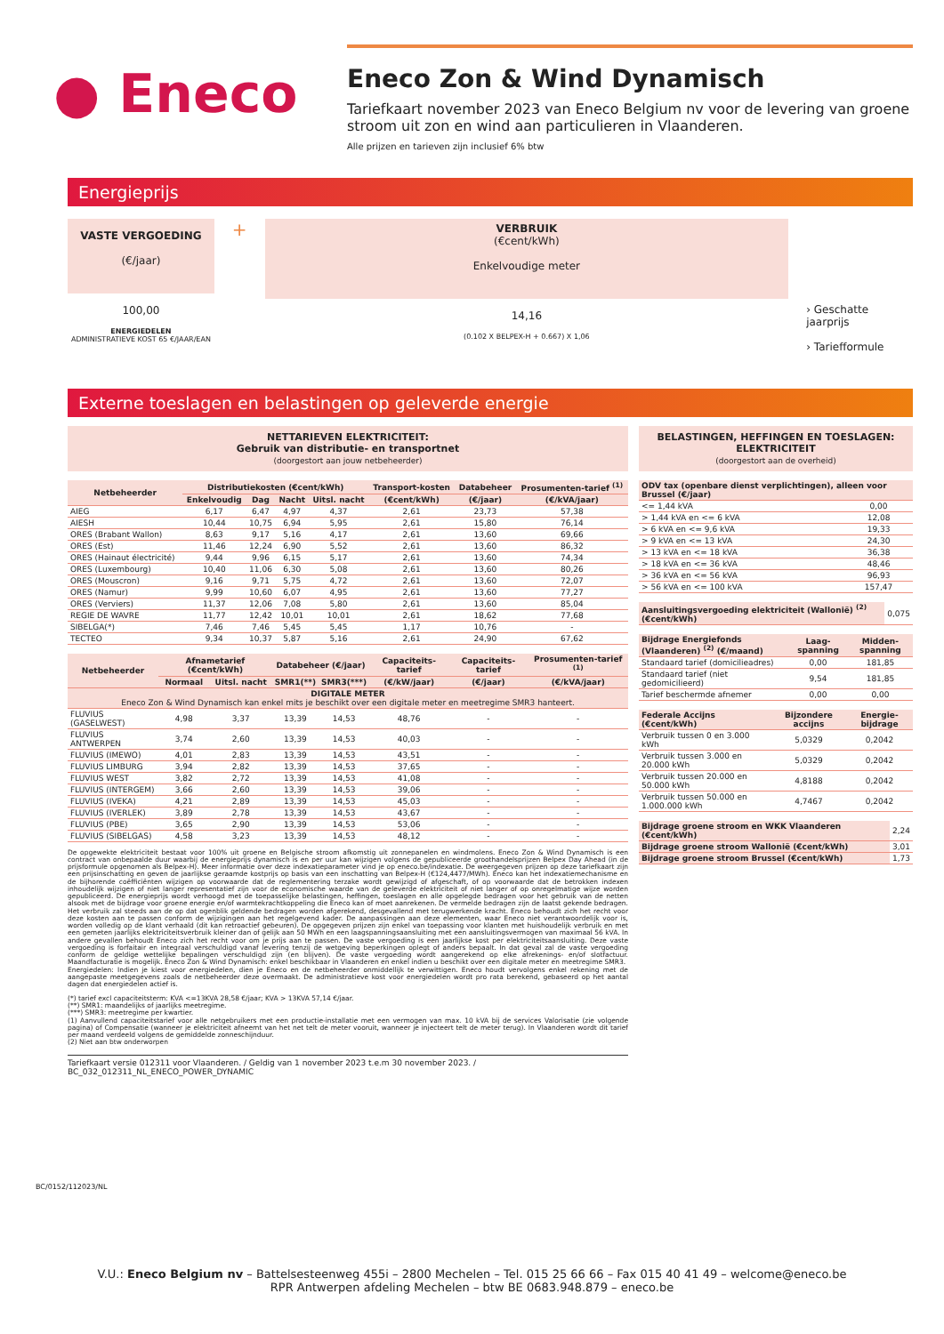● Eneco
Eneco Zon & Wind Dynamisch
Tariefkaart november 2023 van Eneco Belgium nv voor de levering van groene stroom uit zon en wind aan particulieren in Vlaanderen.
Alle prijzen en tarieven zijn inclusief 6% btw
Energieprijs
VASTE VERGOEDING
(€/jaar)
100,00
ENERGIEDELEN
ADMINISTRATIEVE KOST 65 €/JAAR/EAN
+
VERBRUIK
(€cent/kWh)
Enkelvoudige meter
14,16
(0.102 X BELPEX-H + 0.667) X 1,06
› Geschatte jaarprijs
› Tariefformule
Externe toeslagen en belastingen op geleverde energie
NETTARIEVEN ELEKTRICITEIT:
Gebruik van distributie- en transportnet
(doorgestort aan jouw netbeheerder)
| Netbeheerder | Distributiekosten (€cent/kWh) | | | | Transport-kosten | Databeheer | Prosumenten-tarief <sup>(1)</sup> |
| --- | --- | --- | --- | --- | --- | --- | --- |
| | Enkelvoudig | Dag | Nacht | Uitsl. nacht | (€cent/kWh) | (€/jaar) | (€/kVA/jaar) |
| AIEG | 6,17 | 6,47 | 4,97 | 4,37 | 2,61 | 23,73 | 57,38 |
| AIESH | 10,44 | 10,75 | 6,94 | 5,95 | 2,61 | 15,80 | 76,14 |
| ORES (Brabant Wallon) | 8,63 | 9,17 | 5,16 | 4,17 | 2,61 | 13,60 | 69,66 |
| ORES (Est) | 11,46 | 12,24 | 6,90 | 5,52 | 2,61 | 13,60 | 86,32 |
| ORES (Hainaut électricité) | 9,44 | 9,96 | 6,15 | 5,17 | 2,61 | 13,60 | 74,34 |
| ORES (Luxembourg) | 10,40 | 11,06 | 6,30 | 5,08 | 2,61 | 13,60 | 80,26 |
| ORES (Mouscron) | 9,16 | 9,71 | 5,75 | 4,72 | 2,61 | 13,60 | 72,07 |
| ORES (Namur) | 9,99 | 10,60 | 6,07 | 4,95 | 2,61 | 13,60 | 77,27 |
| ORES (Verviers) | 11,37 | 12,06 | 7,08 | 5,80 | 2,61 | 13,60 | 85,04 |
| REGIE DE WAVRE | 11,77 | 12,42 | 10,01 | 10,01 | 2,61 | 18,62 | 77,68 |
| SIBELGA(*) | 7,46 | 7,46 | 5,45 | 5,45 | 1,17 | 10,76 | - |
| TECTEO | 9,34 | 10,37 | 5,87 | 5,16 | 2,61 | 24,90 | 67,62 |
| Netbeheerder | Afnametarief (€cent/kWh) | | Databeheer (€/jaar) | | Capaciteits-tarief | Capaciteits-tarief | Prosumenten-tarief <sup>(1)</sup> |
| --- | --- | --- | --- | --- | --- | --- | --- |
| | Normaal | Uitsl. nacht | SMR1(**) | SMR3(***) | (€/kW/jaar) | (€/jaar) | (€/kVA/jaar) |
| DIGITALE METER Eneco Zon & Wind Dynamisch kan enkel mits je beschikt over een digitale meter en meetregime SMR3 hanteert. | | | | | | | |
| FLUVIUS (GASELWEST) | 4,98 | 3,37 | 13,39 | 14,53 | 48,76 | - | - |
| FLUVIUS ANTWERPEN | 3,74 | 2,60 | 13,39 | 14,53 | 40,03 | - | - |
| FLUVIUS (IMEWO) | 4,01 | 2,83 | 13,39 | 14,53 | 43,51 | - | - |
| FLUVIUS LIMBURG | 3,94 | 2,82 | 13,39 | 14,53 | 37,65 | - | - |
| FLUVIUS WEST | 3,82 | 2,72 | 13,39 | 14,53 | 41,08 | - | - |
| FLUVIUS (INTERGEM) | 3,66 | 2,60 | 13,39 | 14,53 | 39,06 | - | - |
| FLUVIUS (IVEKA) | 4,21 | 2,89 | 13,39 | 14,53 | 45,03 | - | - |
| FLUVIUS (IVERLEK) | 3,89 | 2,78 | 13,39 | 14,53 | 43,67 | - | - |
| FLUVIUS (PBE) | 3,65 | 2,90 | 13,39 | 14,53 | 53,06 | - | - |
| FLUVIUS (SIBELGAS) | 4,58 | 3,23 | 13,39 | 14,53 | 48,12 | - | - |
De opgewekte elektriciteit bestaat voor 100% uit groene en Belgische stroom afkomstig uit zonnepanelen en windmolens. Eneco Zon & Wind Dynamisch is een contract van onbepaalde duur waarbij de energieprijs dynamisch is en per uur kan wijzigen volgens de gepubliceerde groothandelsprijzen Belpex Day Ahead (in de prijsformule opgenomen als Belpex-H). Meer informatie over deze indexatieparameter vind je op eneco.be/indexatie. De weergegeven prijzen op deze tariefkaart zijn een prijsinschatting en geven de jaarlijkse geraamde kostprijs op basis van een inschatting van Belpex-H (€124,4477/MWh). Eneco kan het indexatiemechanisme en de bijhorende coëfficiënten wijzigen op voorwaarde dat de reglementering terzake wordt gewijzigd of afgeschaft, of op voorwaarde dat de betrokken indexen inhoudelijk wijzigen of niet langer representatief zijn voor de economische waarde van de geleverde elektriciteit of niet langer of op onregelmatige wijze worden gepubliceerd. De energieprijs wordt verhoogd met de toepasselijke belastingen, heffingen, toeslagen en alle opgelegde bedragen voor het gebruik van de netten alsook met de bijdrage voor groene energie en/of warmtekrachtkoppeling die Eneco kan of moet aanrekenen. De vermelde bedragen zijn de laatst gekende bedragen. Het verbruik zal steeds aan de op dat ogenblik geldende bedragen worden afgerekend, desgevallend met terugwerkende kracht. Eneco behoudt zich het recht voor deze kosten aan te passen conform de wijzigingen aan het regelgevend kader. De aanpassingen aan deze elementen, waar Eneco niet verantwoordelijk voor is, worden volledig op de klant verhaald (dit kan retroactief gebeuren). De opgegeven prijzen zijn enkel van toepassing voor klanten met huishoudelijk verbruik en met een gemeten jaarlijks elektriciteitsverbruik kleiner dan of gelijk aan 50 MWh en een laagspanningsaansluiting met een aansluitingsvermogen van maximaal 56 kVA. In andere gevallen behoudt Eneco zich het recht voor om je prijs aan te passen. De vaste vergoeding is een jaarlijkse kost per elektriciteitsaansluiting. Deze vaste vergoeding is forfaitair en integraal verschuldigd vanaf levering tenzij de wetgeving beperkingen oplegt of anders bepaalt. In dat geval zal de vaste vergoeding conform de geldige wettelijke bepalingen verschuldigd zijn (en blijven). De vaste vergoeding wordt aangerekend op elke afrekenings- en/of slotfactuur. Maandfacturatie is mogelijk. Eneco Zon & Wind Dynamisch: enkel beschikbaar in Vlaanderen en enkel indien u beschikt over een digitale meter en meetregime SMR3.
Energiedelen: Indien je kiest voor energiedelen, dien je Eneco en de netbeheerder onmiddellijk te verwittigen. Eneco houdt vervolgens enkel rekening met de aangepaste meetgegevens zoals de netbeheerder deze overmaakt. De administratieve kost voor energiedelen wordt pro rata berekend, gebaseerd op het aantal dagen dat energiedelen actief is.
(*) tarief excl capaciteitsterm: KVA <=13KVA 28,58 €/jaar; KVA > 13KVA 57,14 €/jaar.
(**) SMR1: maandelijks of jaarlijks meetregime.
(***) SMR3: meetregime per kwartier.
(1) Aanvullend capaciteitstarief voor alle netgebruikers met een productie-installatie met een vermogen van max. 10 kVA bij de services Valorisatie (zie volgende pagina) of Compensatie (wanneer je elektriciteit afneemt van het net telt de meter vooruit, wanneer je injecteert telt de meter terug). In Vlaanderen wordt dit tarief per maand verdeeld volgens de gemiddelde zonneschijnduur.
(2) Niet aan btw onderworpen
Tariefkaart versie 012311 voor Vlaanderen. / Geldig van 1 november 2023 t.e.m 30 november 2023. / BC_032_012311_NL_ENECO_POWER_DYNAMIC
BELASTINGEN, HEFFINGEN EN TOESLAGEN: ELEKTRICITEIT
(doorgestort aan de overheid)
| ODV tax (openbare dienst verplichtingen), alleen voor Brussel (€/jaar) | |
| --- | --- |
| <= 1,44 kVA | 0,00 |
| > 1,44 kVA en <= 6 kVA | 12,08 |
| > 6 kVA en <= 9,6 kVA | 19,33 |
| > 9 kVA en <= 13 kVA | 24,30 |
| > 13 kVA en <= 18 kVA | 36,38 |
| > 18 kVA en <= 36 kVA | 48,46 |
| > 36 kVA en <= 56 kVA | 96,93 |
| > 56 kVA en <= 100 kVA | 157,47 |
| Aansluitingsvergoeding elektriciteit (Wallonië) <sup>(2)</sup> (€cent/kWh) | 0,075 |
| Bijdrage Energiefonds (Vlaanderen) <sup>(2)</sup> (€/maand) | Laag-spanning | Midden-spanning |
| --- | --- | --- |
| Standaard tarief (domicilieadres) | 0,00 | 181,85 |
| Standaard tarief (niet gedomicilieerd) | 9,54 | 181,85 |
| Tarief beschermde afnemer | 0,00 | 0,00 |
| Federale Accijns (€cent/kWh) | Bijzondere accijns | Energie-bijdrage |
| --- | --- | --- |
| Verbruik tussen 0 en 3.000 kWh | 5,0329 | 0,2042 |
| Verbruik tussen 3.000 en 20.000 kWh | 5,0329 | 0,2042 |
| Verbruik tussen 20.000 en 50.000 kWh | 4,8188 | 0,2042 |
| Verbruik tussen 50.000 en 1.000.000 kWh | 4,7467 | 0,2042 |
| Bijdrage groene stroom en WKK Vlaanderen (€cent/kWh) | 2,24 |
| Bijdrage groene stroom Wallonië (€cent/kWh) | 3,01 |
| Bijdrage groene stroom Brussel (€cent/kWh) | 1,73 |
BC/0152/112023/NL
V.U.: Eneco Belgium nv – Battelsesteenweg 455i – 2800 Mechelen – Tel. 015 25 66 66 – Fax 015 40 41 49 – welcome@eneco.be
RPR Antwerpen afdeling Mechelen – btw BE 0683.948.879 – eneco.be